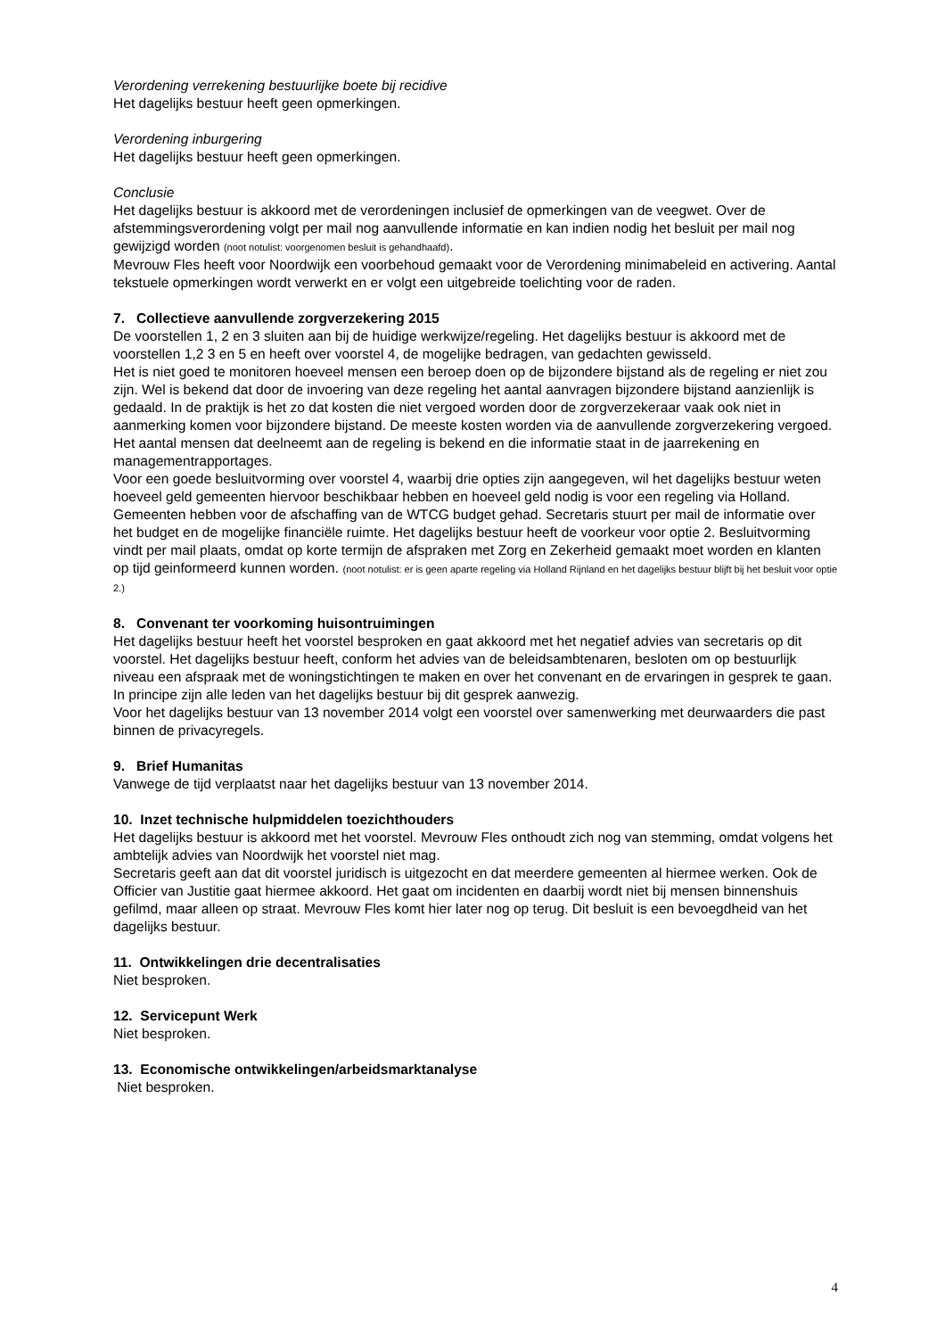Verordening verrekening bestuurlijke boete bij recidive
Het dagelijks bestuur heeft geen opmerkingen.
Verordening inburgering
Het dagelijks bestuur heeft geen opmerkingen.
Conclusie
Het dagelijks bestuur is akkoord met de verordeningen inclusief de opmerkingen van de veegwet. Over de afstemmingsverordening volgt per mail nog aanvullende informatie en kan indien nodig het besluit per mail nog gewijzigd worden (noot notulist: voorgenomen besluit is gehandhaafd).
Mevrouw Fles heeft voor Noordwijk een voorbehoud gemaakt voor de Verordening minimabeleid en activering. Aantal tekstuele opmerkingen wordt verwerkt en er volgt een uitgebreide toelichting voor de raden.
7. Collectieve aanvullende zorgverzekering 2015
De voorstellen 1, 2 en 3 sluiten aan bij de huidige werkwijze/regeling. Het dagelijks bestuur is akkoord met de voorstellen 1,2 3 en 5 en heeft over voorstel 4, de mogelijke bedragen, van gedachten gewisseld.
Het is niet goed te monitoren hoeveel mensen een beroep doen op de bijzondere bijstand als de regeling er niet zou zijn. Wel is bekend dat door de invoering van deze regeling het aantal aanvragen bijzondere bijstand aanzienlijk is gedaald. In de praktijk is het zo dat kosten die niet vergoed worden door de zorgverzekeraar vaak ook niet in aanmerking komen voor bijzondere bijstand. De meeste kosten worden via de aanvullende zorgverzekering vergoed.
Het aantal mensen dat deelneemt aan de regeling is bekend en die informatie staat in de jaarrekening en managementrapportages.
Voor een goede besluitvorming over voorstel 4, waarbij drie opties zijn aangegeven, wil het dagelijks bestuur weten hoeveel geld gemeenten hiervoor beschikbaar hebben en hoeveel geld nodig is voor een regeling via Holland. Gemeenten hebben voor de afschaffing van de WTCG budget gehad. Secretaris stuurt per mail de informatie over het budget en de mogelijke financiële ruimte. Het dagelijks bestuur heeft de voorkeur voor optie 2. Besluitvorming vindt per mail plaats, omdat op korte termijn de afspraken met Zorg en Zekerheid gemaakt moet worden en klanten op tijd geinformeerd kunnen worden. (noot notulist: er is geen aparte regeling via Holland Rijnland en het dagelijks bestuur blijft bij het besluit voor optie 2.)
8. Convenant ter voorkoming huisontruimingen
Het dagelijks bestuur heeft het voorstel besproken en gaat akkoord met het negatief advies van secretaris op dit voorstel. Het dagelijks bestuur heeft, conform het advies van de beleidsambtenaren, besloten om op bestuurlijk niveau een afspraak met de woningstichtingen te maken en over het convenant en de ervaringen in gesprek te gaan. In principe zijn alle leden van het dagelijks bestuur bij dit gesprek aanwezig.
Voor het dagelijks bestuur van 13 november 2014 volgt een voorstel over samenwerking met deurwaarders die past binnen de privacyregels.
9. Brief Humanitas
Vanwege de tijd verplaatst naar het dagelijks bestuur van 13 november 2014.
10. Inzet technische hulpmiddelen toezichthouders
Het dagelijks bestuur is akkoord met het voorstel. Mevrouw Fles onthoudt zich nog van stemming, omdat volgens het ambtelijk advies van Noordwijk het voorstel niet mag.
Secretaris geeft aan dat dit voorstel juridisch is uitgezocht en dat meerdere gemeenten al hiermee werken. Ook de Officier van Justitie gaat hiermee akkoord. Het gaat om incidenten en daarbij wordt niet bij mensen binnenshuis gefilmd, maar alleen op straat. Mevrouw Fles komt hier later nog op terug. Dit besluit is een bevoegdheid van het dagelijks bestuur.
11. Ontwikkelingen drie decentralisaties
Niet besproken.
12. Servicepunt Werk
Niet besproken.
13. Economische ontwikkelingen/arbeidsmarktanalyse
Niet besproken.
4